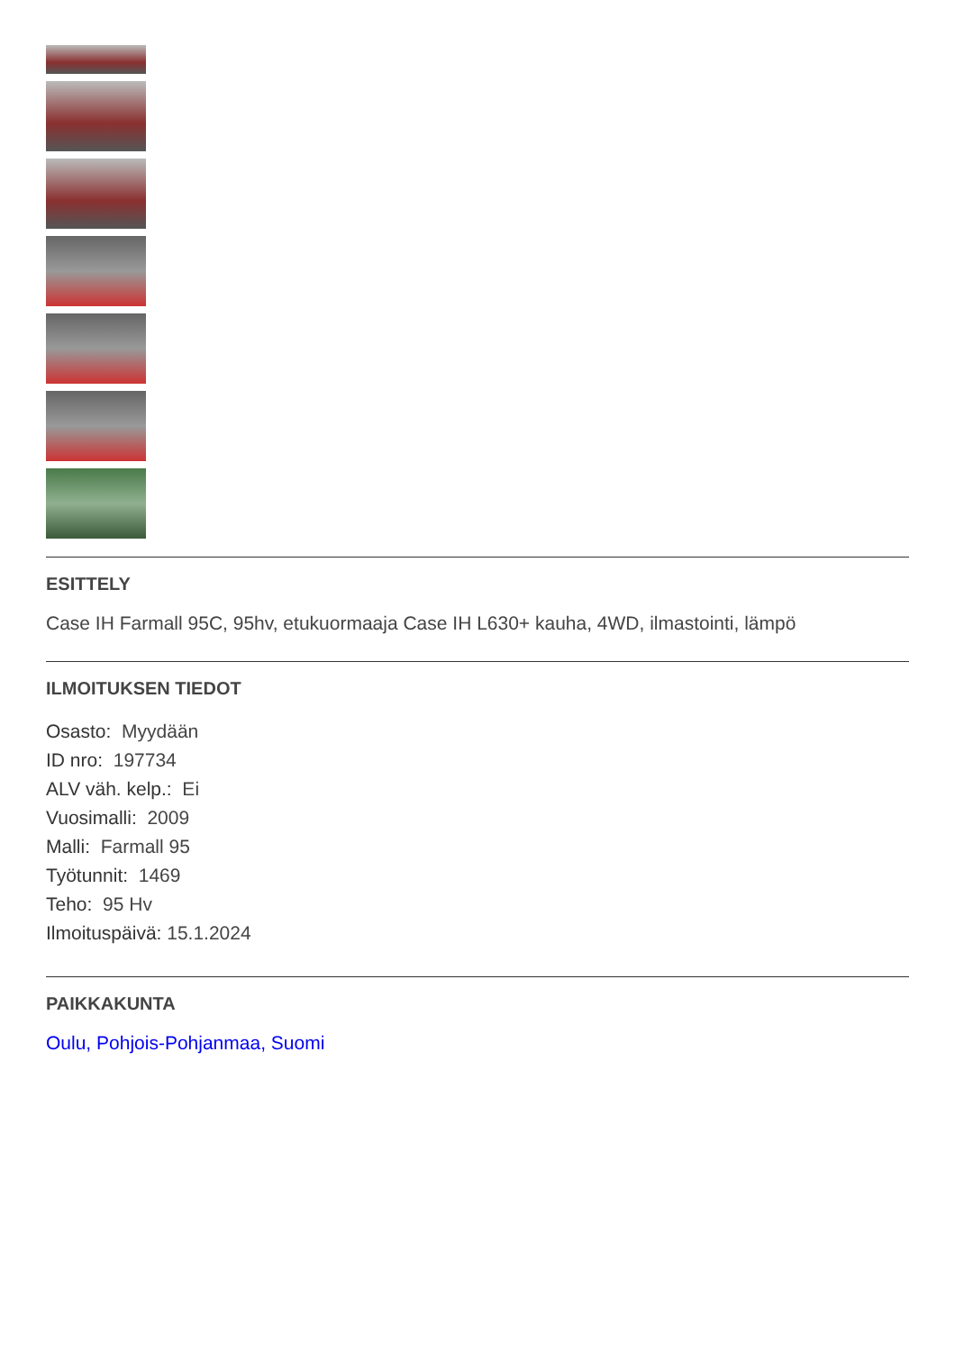ESITTELY
Case IH Farmall 95C, 95hv, etukuormaaja Case IH L630+ kauha, 4WD, ilmastointi, lämpö
ILMOITUKSEN TIEDOT
Osasto: Myydään
ID nro: 197734
ALV väh. kelp.: Ei
Vuosimalli: 2009
Malli: Farmall 95
Työtunnit: 1469
Teho: 95 Hv
Ilmoituspäivä: 15.1.2024
PAIKKAKUNTA
Oulu, Pohjois-Pohjanmaa, Suomi